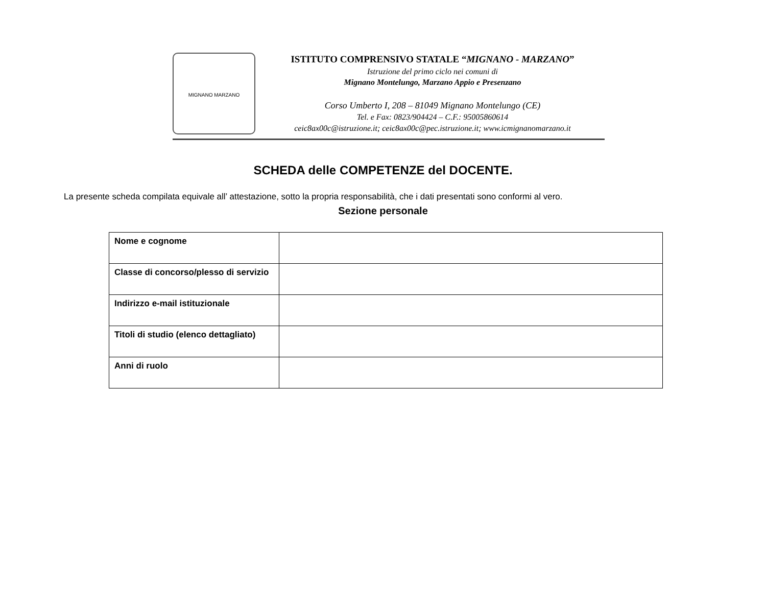MIGNANO MARZANO
ISTITUTO COMPRENSIVO STATALE “MIGNANO - MARZANO”
Istruzione del primo ciclo nei comuni di
Mignano Montelungo, Marzano Appio e Presenzano
Corso Umberto I, 208 – 81049 Mignano Montelungo (CE)
Tel. e Fax: 0823/904424 – C.F.: 95005860614
ceic8ax00c@istruzione.it; ceic8ax00c@pec.istruzione.it; www.icmignanomarzano.it
SCHEDA delle COMPETENZE del DOCENTE.
La presente scheda compilata equivale all’ attestazione, sotto la propria responsabilità, che i dati presentati sono conformi al vero.
Sezione personale
| Nome e cognome | |
| Classe di concorso/plesso di servizio | |
| Indirizzo e-mail istituzionale | |
| Titoli di studio (elenco dettagliato) | |
| Anni di ruolo | |